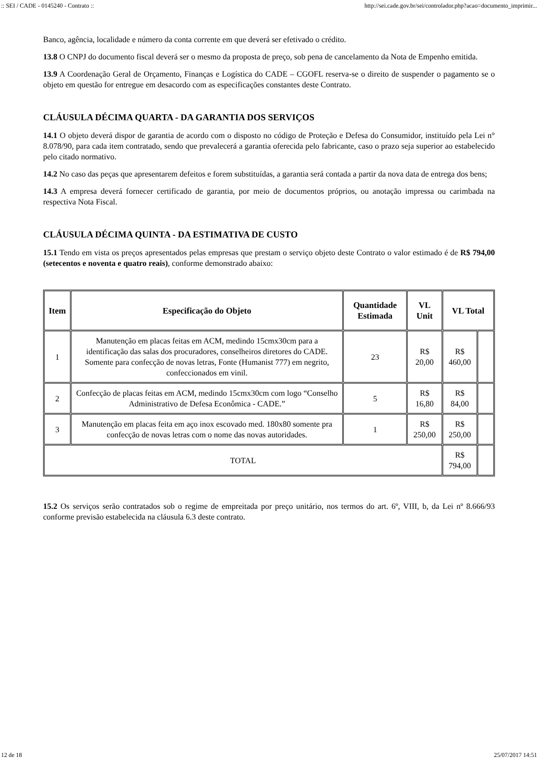:: SEI / CADE - 0145240 - Contrato :: http://sei.cade.gov.br/sei/controlador.php?acao=documento_imprimir...
Banco, agência, localidade e número da conta corrente em que deverá ser efetivado o crédito.
13.8 O CNPJ do documento fiscal deverá ser o mesmo da proposta de preço, sob pena de cancelamento da Nota de Empenho emitida.
13.9 A Coordenação Geral de Orçamento, Finanças e Logística do CADE – CGOFL reserva-se o direito de suspender o pagamento se o objeto em questão for entregue em desacordo com as especificações constantes deste Contrato.
CLÁUSULA DÉCIMA QUARTA - DA GARANTIA DOS SERVIÇOS
14.1 O objeto deverá dispor de garantia de acordo com o disposto no código de Proteção e Defesa do Consumidor, instituído pela Lei n° 8.078/90, para cada item contratado, sendo que prevalecerá a garantia oferecida pelo fabricante, caso o prazo seja superior ao estabelecido pelo citado normativo.
14.2 No caso das peças que apresentarem defeitos e forem substituídas, a garantia será contada a partir da nova data de entrega dos bens;
14.3 A empresa deverá fornecer certificado de garantia, por meio de documentos próprios, ou anotação impressa ou carimbada na respectiva Nota Fiscal.
CLÁUSULA DÉCIMA QUINTA - DA ESTIMATIVA DE CUSTO
15.1 Tendo em vista os preços apresentados pelas empresas que prestam o serviço objeto deste Contrato o valor estimado é de R$ 794,00 (setecentos e noventa e quatro reais), conforme demonstrado abaixo:
| Item | Especificação do Objeto | Quantidade Estimada | VL Unit | VL Total | |
| --- | --- | --- | --- | --- | --- |
| 1 | Manutenção em placas feitas em ACM, medindo 15cmx30cm para a identificação das salas dos procuradores, conselheiros diretores do CADE. Somente para confecção de novas letras, Fonte (Humanist 777) em negrito, confeccionados em vinil. | 23 | R$ 20,00 | R$ 460,00 | |
| 2 | Confecção de placas feitas em ACM, medindo 15cmx30cm com logo “Conselho Administrativo de Defesa Econômica - CADE.” | 5 | R$ 16,80 | R$ 84,00 | |
| 3 | Manutenção em placas feita em aço inox escovado med. 180x80 somente pra confecção de novas letras com o nome das novas autoridades. | 1 | R$ 250,00 | R$ 250,00 | |
| TOTAL | | | | R$ 794,00 | |
15.2 Os serviços serão contratados sob o regime de empreitada por preço unitário, nos termos do art. 6º, VIII, b, da Lei nº 8.666/93 conforme previsão estabelecida na cláusula 6.3 deste contrato.
12 de 18 25/07/2017 14:51